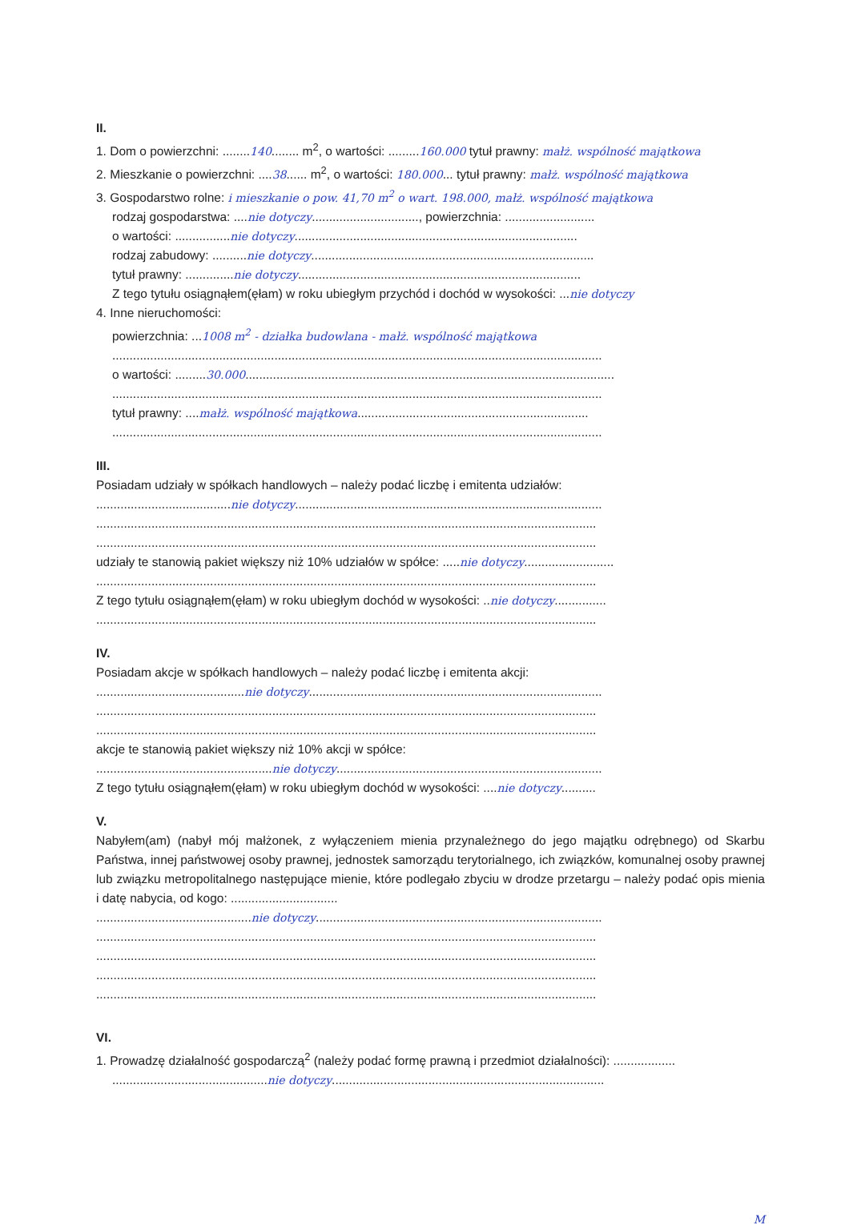II.
1. Dom o powierzchni: ........140........ m<sup>2</sup>, o wartości: .........160.000 tytuł prawny: małż. wspólność majątkowa
2. Mieszkanie o powierzchni: ....38...... m<sup>2</sup>, o wartości: 180.000... tytuł prawny: małż. wspólność majątkowa
3. Gospodarstwo rolne: i mieszkanie o pow. 41,70 m<sup>2</sup> o wart. 198.000, małż. wspólność majątkowa
rodzaj gospodarstwa: ....nie dotyczy..............................., powierzchnia: ..........................
o wartości: ................nie dotyczy..................................................................................
rodzaj zabudowy: ..........nie dotyczy..................................................................................
tytuł prawny: ..............nie dotyczy..................................................................................
Z tego tytułu osiągnąłem(ęłam) w roku ubiegłym przychód i dochód w wysokości: ...nie dotyczy
4. Inne nieruchomości:
powierzchnia: ...1008 m<sup>2</sup> - działka budowlana - małż. wspólność majątkowa
..............................................................................................................................................
o wartości: .........30.000...........................................................................................................
..............................................................................................................................................
tytuł prawny: ....małż. wspólność majątkowa...................................................................
..............................................................................................................................................
III.
Posiadam udziały w spółkach handlowych – należy podać liczbę i emitenta udziałów:
.......................................nie dotyczy.........................................................................................
.................................................................................................................................................
.................................................................................................................................................
udziały te stanowią pakiet większy niż 10% udziałów w spółce: .....nie dotyczy..........................
.................................................................................................................................................
Z tego tytułu osiągnąłem(ęłam) w roku ubiegłym dochód w wysokości: ..nie dotyczy...............
.................................................................................................................................................
IV.
Posiadam akcje w spółkach handlowych – należy podać liczbę i emitenta akcji:
...........................................nie dotyczy.....................................................................................
.................................................................................................................................................
.................................................................................................................................................
akcje te stanowią pakiet większy niż 10% akcji w spółce:
...................................................nie dotyczy.............................................................................
Z tego tytułu osiągnąłem(ęłam) w roku ubiegłym dochód w wysokości: ....nie dotyczy..........
V.
Nabyłem(am) (nabył mój małżonek, z wyłączeniem mienia przynależnego do jego majątku odrębnego) od Skarbu Państwa, innej państwowej osoby prawnej, jednostek samorządu terytorialnego, ich związków, komunalnej osoby prawnej lub związku metropolitalnego następujące mienie, które podlegało zbyciu w drodze przetargu – należy podać opis mienia i datę nabycia, od kogo: ...............................
.............................................nie dotyczy...................................................................................
.................................................................................................................................................
.................................................................................................................................................
.................................................................................................................................................
.................................................................................................................................................
VI.
1. Prowadzę działalność gospodarczą<sup>2</sup> (należy podać formę prawną i przedmiot działalności): ..................
.............................................nie dotyczy...............................................................................
M